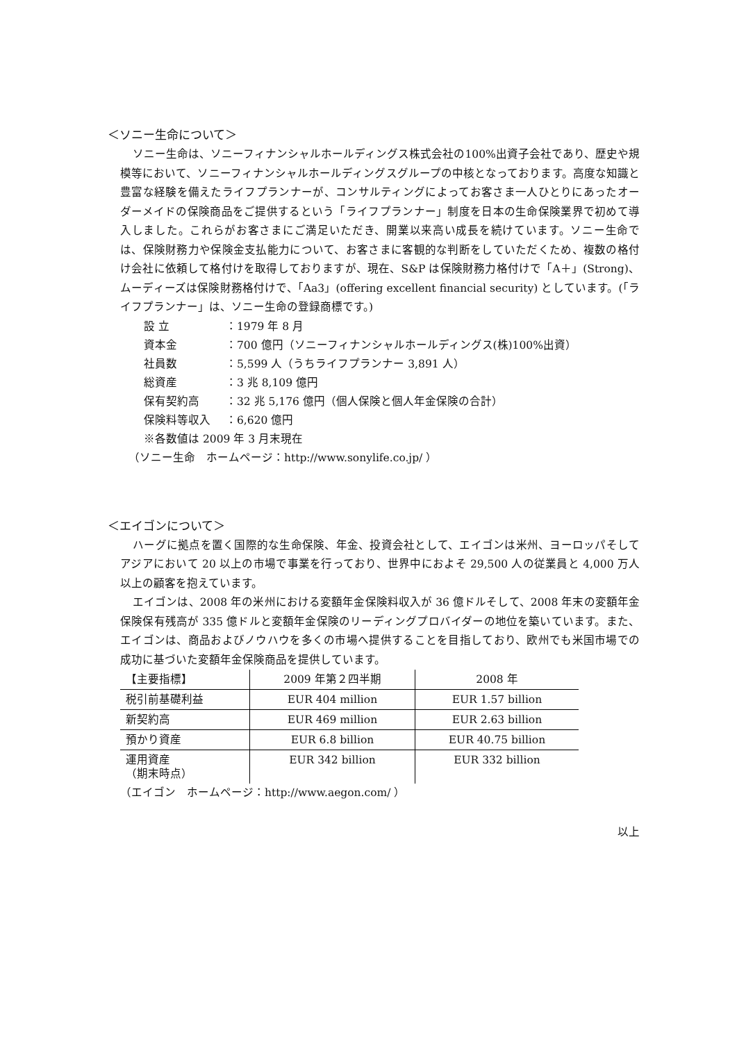＜ソニー生命について＞
ソニー生命は、ソニーフィナンシャルホールディングス株式会社の100%出資子会社であり、歴史や規模等において、ソニーフィナンシャルホールディングスグループの中核となっております。高度な知識と豊富な経験を備えたライフプランナーが、コンサルティングによってお客さま一人ひとりにあったオーダーメイドの保険商品をご提供するという「ライフプランナー」制度を日本の生命保険業界で初めて導入しました。これらがお客さまにご満足いただき、開業以来高い成長を続けています。ソニー生命では、保険財務力や保険金支払能力について、お客さまに客観的な判断をしていただくため、複数の格付け会社に依頼して格付けを取得しておりますが、現在、S&P は保険財務力格付けで「A＋」(Strong)、ムーディーズは保険財務格付けで、「Aa3」(offering excellent financial security) としています。(「ライフプランナー」は、ソニー生命の登録商標です。)
設 立 ：1979 年 8 月
資本金 ：700 億円（ソニーフィナンシャルホールディングス(株)100%出資）
社員数 ：5,599 人（うちライフプランナー 3,891 人）
総資産 ：3 兆 8,109 億円
保有契約高 ：32 兆 5,176 億円（個人保険と個人年金保険の合計）
保険料等収入 ：6,620 億円
※各数値は 2009 年 3 月末現在
（ソニー生命　ホームページ：http://www.sonylife.co.jp/ ）
＜エイゴンについて＞
ハーグに拠点を置く国際的な生命保険、年金、投資会社として、エイゴンは米州、ヨーロッパそしてアジアにおいて 20 以上の市場で事業を行っており、世界中におよそ 29,500 人の従業員と 4,000 万人以上の顧客を抱えています。
エイゴンは、2008 年の米州における変額年金保険料収入が 36 億ドルそして、2008 年末の変額年金保険保有残高が 335 億ドルと変額年金保険のリーディングプロバイダーの地位を築いています。また、エイゴンは、商品およびノウハウを多くの市場へ提供することを目指しており、欧州でも米国市場での成功に基づいた変額年金保険商品を提供しています。
| 【主要指標】 | 2009 年第２四半期 | 2008 年 |
| --- | --- | --- |
| 税引前基礎利益 | EUR 404 million | EUR 1.57 billion |
| 新契約高 | EUR 469 million | EUR 2.63 billion |
| 預かり資産 | EUR 6.8 billion | EUR 40.75 billion |
| 運用資産 （期末時点） | EUR 342 billion | EUR 332 billion |
（エイゴン　ホームページ：http://www.aegon.com/ ）
以上